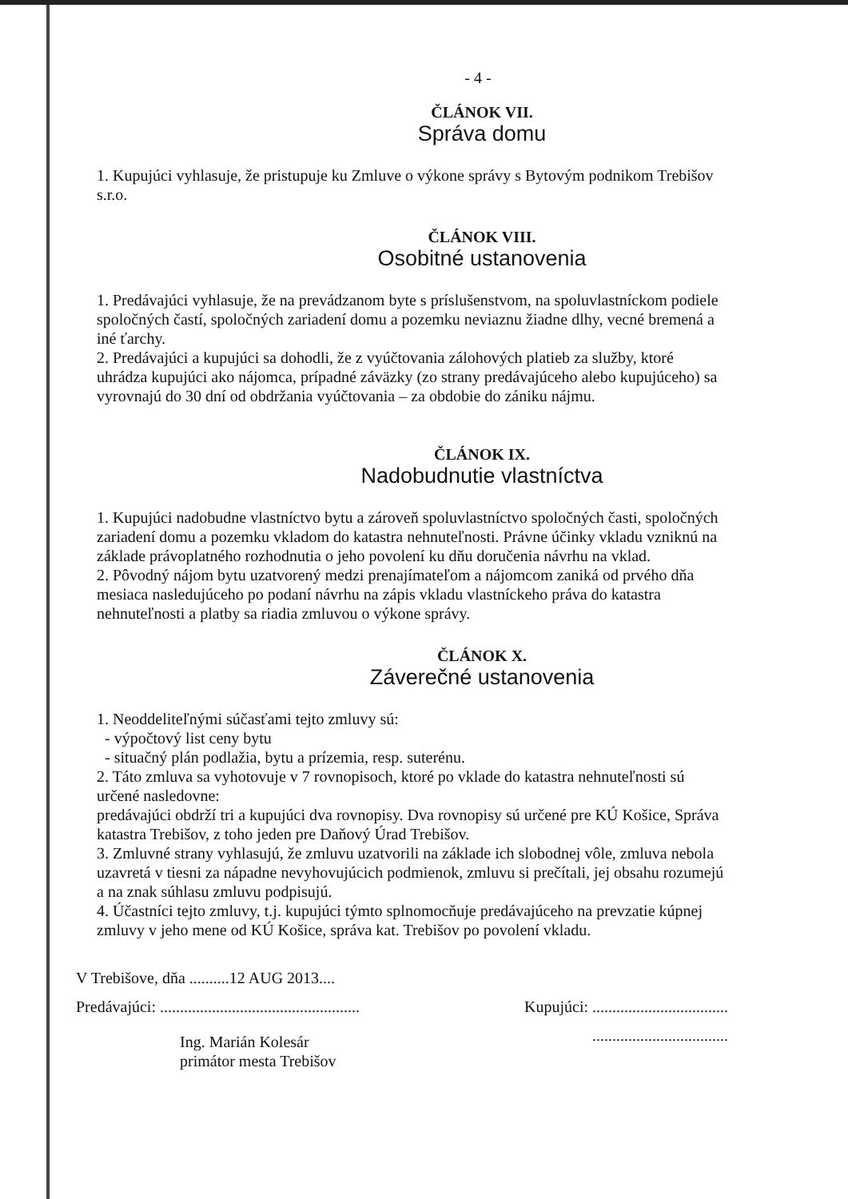- 4 -
ČLÁNOK VII.
Správa domu
1. Kupujúci vyhlasuje, že pristupuje ku Zmluve o výkone správy s Bytovým podnikom Trebišov s.r.o.
ČLÁNOK VIII.
Osobitné ustanovenia
1. Predávajúci vyhlasuje, že na prevádzanom byte s príslušenstvom, na spoluvlastníckom podiele spoločných častí, spoločných zariadení domu a pozemku neviaznu žiadne dlhy, vecné bremená a iné ťarchy.
2. Predávajúci a kupujúci sa dohodli, že z vyúčtovania zálohových platieb za služby, ktoré uhrádza kupujúci ako nájomca, prípadné záväzky (zo strany predávajúceho alebo kupujúceho) sa vyrovnajú do 30 dní od obdržania vyúčtovania – za obdobie do zániku nájmu.
ČLÁNOK IX.
Nadobudnutie vlastníctva
1. Kupujúci nadobudne vlastníctvo bytu a zároveň spoluvlastníctvo spoločných časti, spoločných zariadení domu a pozemku vkladom do katastra nehnuteľnosti. Právne účinky vkladu vzniknú na základe právoplatného rozhodnutia o jeho povolení ku dňu doručenia návrhu na vklad.
2. Pôvodný nájom bytu uzatvorený medzi prenajímateľom a nájomcom zaniká od prvého dňa mesiaca nasledujúceho po podaní návrhu na zápis vkladu vlastníckeho práva do katastra nehnuteľnosti a platby sa riadia zmluvou o výkone správy.
ČLÁNOK X.
Záverečné ustanovenia
1. Neoddeliteľnými súčasťami tejto zmluvy sú:
- výpočtový list ceny bytu
- situačný plán podlažia, bytu a prízemia, resp. suterénu.
2. Táto zmluva sa vyhotovuje v 7 rovnopisoch, ktoré po vklade do katastra nehnuteľnosti sú určené nasledovne:
predávajúci obdrží tri a kupujúci dva rovnopisy. Dva rovnopisy sú určené pre KÚ Košice, Správa katastra Trebišov, z toho jeden pre Daňový Úrad Trebišov.
3. Zmluvné strany vyhlasujú, že zmluvu uzatvorili na základe ich slobodnej vôle, zmluva nebola uzavretá v tiesni za nápadne nevyhovujúcich podmienok, zmluvu si prečítali, jej obsahu rozumejú a na znak súhlasu zmluvu podpisujú.
4. Účastníci tejto zmluvy, t.j. kupujúci týmto splnomocňuje predávajúceho na prevzatie kúpnej zmluvy v jeho mene od KÚ Košice, správa kat. Trebišov po povolení vkladu.
V Trebišove, dňa ..........12 AUG 2013....
Predávajúci: .................................................. Kupujúci: ..................................
Ing. Marián Kolesár
primátor mesta Trebišov..................................